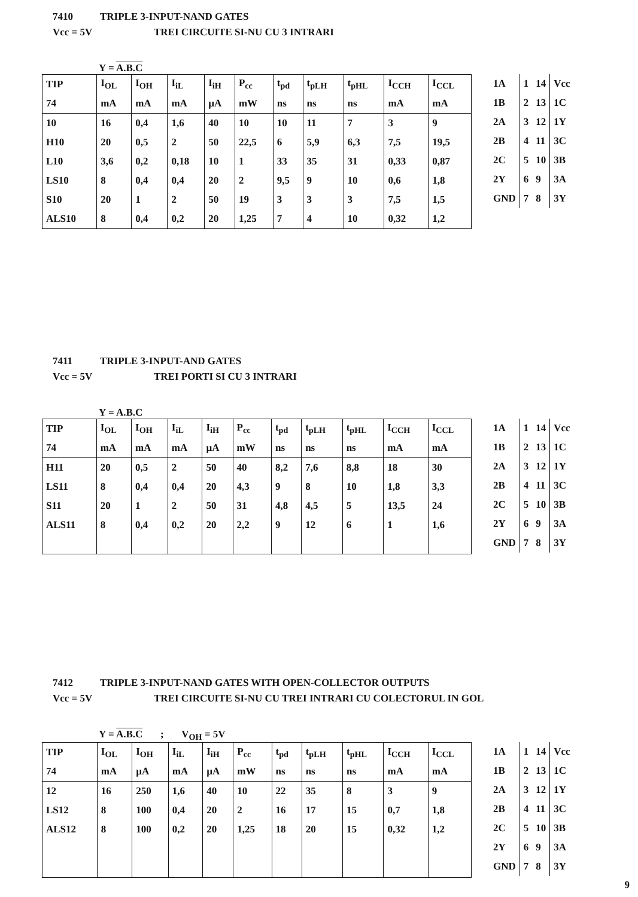7410 TRIPLE 3-INPUT-NAND GATES
Vcc = 5V TREI CIRCUITE SI-NU CU 3 INTRARI
Y = A.B.C
| TIP | I<sub>OL</sub> | I<sub>OH</sub> | I<sub>iL</sub> | I<sub>iH</sub> | P<sub>cc</sub> | t<sub>pd</sub> | t<sub>pLH</sub> | t<sub>pHL</sub> | I<sub>CCH</sub> | I<sub>CCL</sub> |
| 74 | mA | mA | mA | µA | mW | ns | ns | ns | mA | mA |
| 10 | 16 | 0,4 | 1,6 | 40 | 10 | 10 | 11 | 7 | 3 | 9 |
| H10 | 20 | 0,5 | 2 | 50 | 22,5 | 6 | 5,9 | 6,3 | 7,5 | 19,5 |
| L10 | 3,6 | 0,2 | 0,18 | 10 | 1 | 33 | 35 | 31 | 0,33 | 0,87 |
| LS10 | 8 | 0,4 | 0,4 | 20 | 2 | 9,5 | 9 | 10 | 0,6 | 1,8 |
| S10 | 20 | 1 | 2 | 50 | 19 | 3 | 3 | 3 | 7,5 | 1,5 |
| ALS10 | 8 | 0,4 | 0,2 | 20 | 1,25 | 7 | 4 | 10 | 0,32 | 1,2 |
| 1A | 1 | 14 | Vcc |
| 1B | 2 | 13 | 1C |
| 2A | 3 | 12 | 1Y |
| 2B | 4 | 11 | 3C |
| 2C | 5 | 10 | 3B |
| 2Y | 6 | 9 | 3A |
| GND | 7 | 8 | 3Y |
7411 TRIPLE 3-INPUT-AND GATES
Vcc = 5V TREI PORTI SI CU 3 INTRARI
Y = A.B.C
| TIP | I<sub>OL</sub> | I<sub>OH</sub> | I<sub>iL</sub> | I<sub>iH</sub> | P<sub>cc</sub> | t<sub>pd</sub> | t<sub>pLH</sub> | t<sub>pHL</sub> | I<sub>CCH</sub> | I<sub>CCL</sub> |
| 74 | mA | mA | mA | µA | mW | ns | ns | ns | mA | mA |
| H11 | 20 | 0,5 | 2 | 50 | 40 | 8,2 | 7,6 | 8,8 | 18 | 30 |
| LS11 | 8 | 0,4 | 0,4 | 20 | 4,3 | 9 | 8 | 10 | 1,8 | 3,3 |
| S11 | 20 | 1 | 2 | 50 | 31 | 4,8 | 4,5 | 5 | 13,5 | 24 |
| ALS11 | 8 | 0,4 | 0,2 | 20 | 2,2 | 9 | 12 | 6 | 1 | 1,6 |
| 1A | 1 | 14 | Vcc |
| 1B | 2 | 13 | 1C |
| 2A | 3 | 12 | 1Y |
| 2B | 4 | 11 | 3C |
| 2C | 5 | 10 | 3B |
| 2Y | 6 | 9 | 3A |
| GND | 7 | 8 | 3Y |
7412 TRIPLE 3-INPUT-NAND GATES WITH OPEN-COLLECTOR OUTPUTS
Vcc = 5V TREI CIRCUITE SI-NU CU TREI INTRARI CU COLECTORUL IN GOL
Y = A.B.C ; V<sub>OH</sub> = 5V
| TIP | I<sub>OL</sub> | I<sub>OH</sub> | I<sub>iL</sub> | I<sub>iH</sub> | P<sub>cc</sub> | t<sub>pd</sub> | t<sub>pLH</sub> | t<sub>pHL</sub> | I<sub>CCH</sub> | I<sub>CCL</sub> |
| 74 | mA | µA | mA | µA | mW | ns | ns | ns | mA | mA |
| 12 | 16 | 250 | 1,6 | 40 | 10 | 22 | 35 | 8 | 3 | 9 |
| LS12 | 8 | 100 | 0,4 | 20 | 2 | 16 | 17 | 15 | 0,7 | 1,8 |
| ALS12 | 8 | 100 | 0,2 | 20 | 1,25 | 18 | 20 | 15 | 0,32 | 1,2 |
| 1A | 1 | 14 | Vcc |
| 1B | 2 | 13 | 1C |
| 2A | 3 | 12 | 1Y |
| 2B | 4 | 11 | 3C |
| 2C | 5 | 10 | 3B |
| 2Y | 6 | 9 | 3A |
| GND | 7 | 8 | 3Y |
9